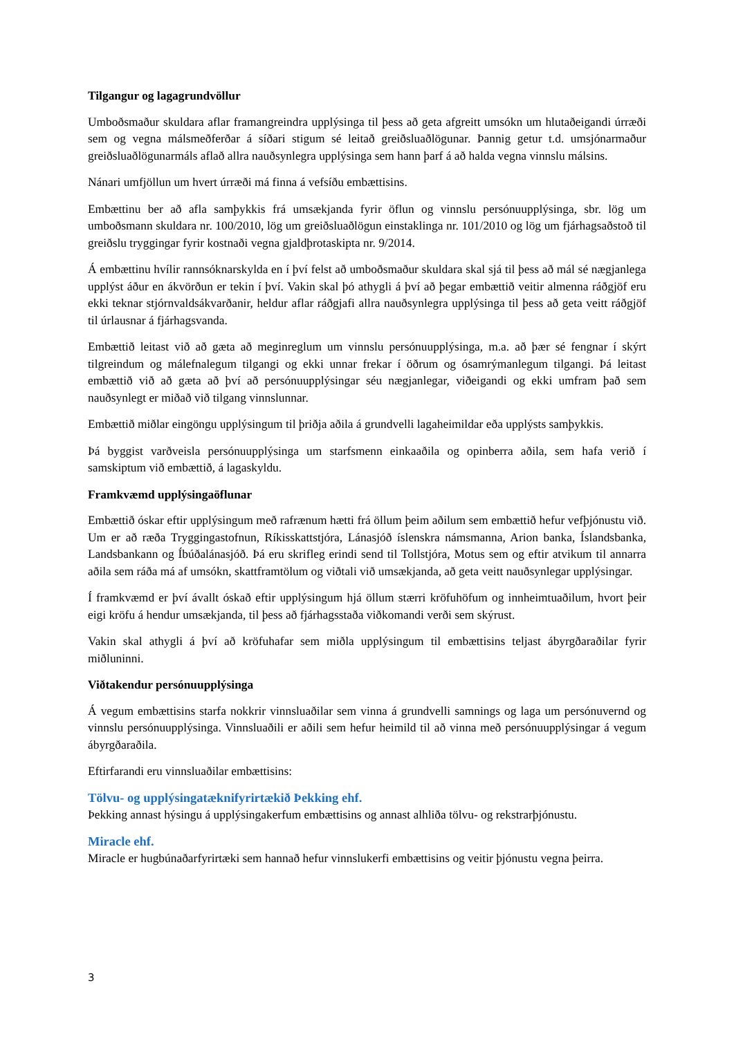Tilgangur og lagagrundvöllur
Umboðsmaður skuldara aflar framangreindra upplýsinga til þess að geta afgreitt umsókn um hlutaðeigandi úrræði sem og vegna málsmeðferðar á síðari stigum sé leitað greiðsluaðlögunar. Þannig getur t.d. umsjónarmaður greiðsluaðlögunarmáls aflað allra nauðsynlegra upplýsinga sem hann þarf á að halda vegna vinnslu málsins.
Nánari umfjöllun um hvert úrræði má finna á vefsíðu embættisins.
Embættinu ber að afla samþykkis frá umsækjanda fyrir öflun og vinnslu persónuupplýsinga, sbr. lög um umboðsmann skuldara nr. 100/2010, lög um greiðsluaðlögun einstaklinga nr. 101/2010 og lög um fjárhagsaðstoð til greiðslu tryggingar fyrir kostnaði vegna gjaldþrotaskipta nr. 9/2014.
Á embættinu hvílir rannsóknarskylda en í því felst að umboðsmaður skuldara skal sjá til þess að mál sé nægjanlega upplýst áður en ákvörðun er tekin í því. Vakin skal þó athygli á því að þegar embættið veitir almenna ráðgjöf eru ekki teknar stjórnvaldsákvarðanir, heldur aflar ráðgjafi allra nauðsynlegra upplýsinga til þess að geta veitt ráðgjöf til úrlausnar á fjárhagsvanda.
Embættið leitast við að gæta að meginreglum um vinnslu persónuupplýsinga, m.a. að þær sé fengnar í skýrt tilgreindum og málefnalegum tilgangi og ekki unnar frekar í öðrum og ósamrýmanlegum tilgangi. Þá leitast embættið við að gæta að því að persónuupplýsingar séu nægjanlegar, viðeigandi og ekki umfram það sem nauðsynlegt er miðað við tilgang vinnslunnar.
Embættið miðlar eingöngu upplýsingum til þriðja aðila á grundvelli lagaheimildar eða upplýsts samþykkis.
Þá byggist varðveisla persónuupplýsinga um starfsmenn einkaaðila og opinberra aðila, sem hafa verið í samskiptum við embættið, á lagaskyldu.
Framkvæmd upplýsingaöflunar
Embættið óskar eftir upplýsingum með rafrænum hætti frá öllum þeim aðilum sem embættið hefur vefþjónustu við. Um er að ræða Tryggingastofnun, Ríkisskattstjóra, Lánasjóð íslenskra námsmanna, Arion banka, Íslandsbanka, Landsbankann og Íbúðalánasjóð. Þá eru skrifleg erindi send til Tollstjóra, Motus sem og eftir atvikum til annarra aðila sem ráða má af umsókn, skattframtölum og viðtali við umsækjanda, að geta veitt nauðsynlegar upplýsingar.
Í framkvæmd er því ávallt óskað eftir upplýsingum hjá öllum stærri kröfuhöfum og innheimtuaðilum, hvort þeir eigi kröfu á hendur umsækjanda, til þess að fjárhagsstaða viðkomandi verði sem skýrust.
Vakin skal athygli á því að kröfuhafar sem miðla upplýsingum til embættisins teljast ábyrgðaraðilar fyrir miðluninni.
Viðtakendur persónuupplýsinga
Á vegum embættisins starfa nokkrir vinnsluaðilar sem vinna á grundvelli samnings og laga um persónuvernd og vinnslu persónuupplýsinga. Vinnsluaðili er aðili sem hefur heimild til að vinna með persónuupplýsingar á vegum ábyrgðaraðila.
Eftirfarandi eru vinnsluaðilar embættisins:
Tölvu- og upplýsingatæknifyrirtækið Þekking ehf.
Þekking annast hýsingu á upplýsingakerfum embættisins og annast alhliða tölvu- og rekstrarþjónustu.
Miracle ehf.
Miracle er hugbúnaðarfyrirtæki sem hannað hefur vinnslukerfi embættisins og veitir þjónustu vegna þeirra.
3